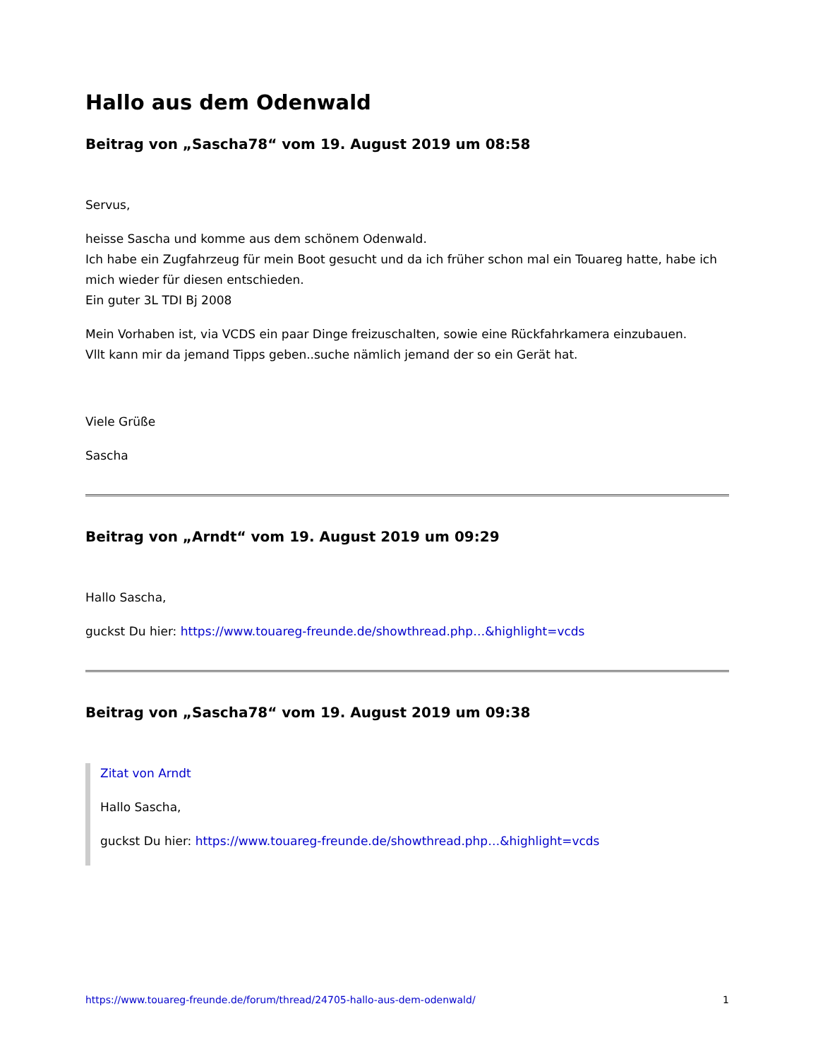Hallo aus dem Odenwald
Beitrag von „Sascha78“ vom 19. August 2019 um 08:58
Servus,
heisse Sascha und komme aus dem schönem Odenwald.
Ich habe ein Zugfahrzeug für mein Boot gesucht und da ich früher schon mal ein Touareg hatte, habe ich mich wieder für diesen entschieden.
Ein guter 3L TDI Bj 2008
Mein Vorhaben ist, via VCDS ein paar Dinge freizuschalten, sowie eine Rückfahrkamera einzubauen.
Vllt kann mir da jemand Tipps geben..suche nämlich jemand der so ein Gerät hat.
Viele Grüße
Sascha
Beitrag von „Arndt“ vom 19. August 2019 um 09:29
Hallo Sascha,
guckst Du hier: https://www.touareg-freunde.de/showthread.php…&highlight=vcds
Beitrag von „Sascha78“ vom 19. August 2019 um 09:38
Zitat von Arndt
Hallo Sascha,
guckst Du hier: https://www.touareg-freunde.de/showthread.php…&highlight=vcds
https://www.touareg-freunde.de/forum/thread/24705-hallo-aus-dem-odenwald/ 1